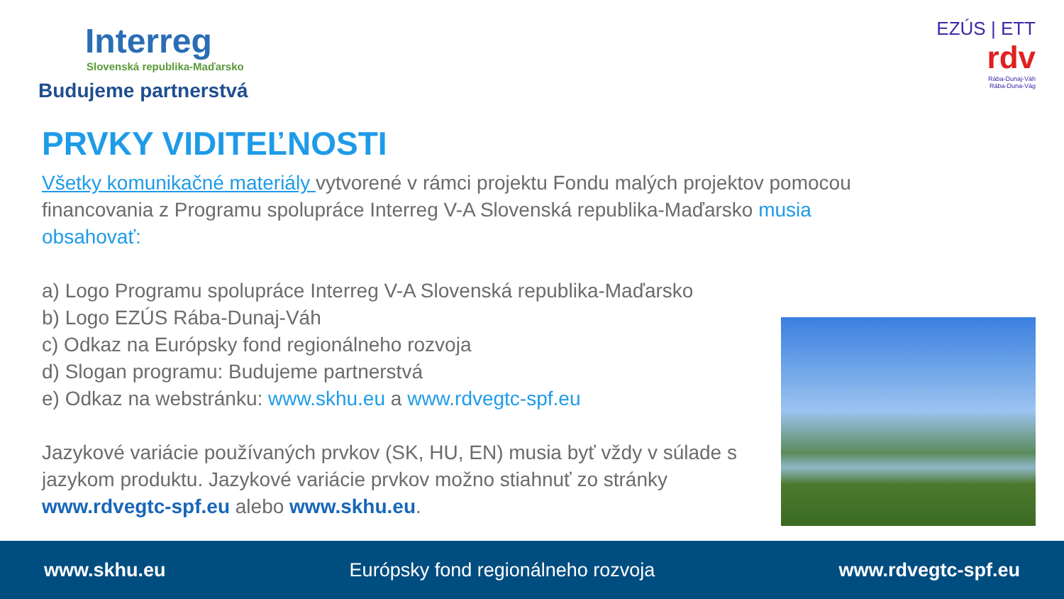Interreg
Slovenská republika-Maďarsko
Budujeme partnerstvá
EZÚS | ETT
rdv
Rába-Dunaj-Váh
Rába-Duna-Vág
PRVKY VIDITEĽNOSTI
Všetky komunikačné materiály vytvorené v rámci projektu Fondu malých projektov pomocou financovania z Programu spolupráce Interreg V-A Slovenská republika-Maďarsko musia obsahovať:
a) Logo Programu spolupráce Interreg V-A Slovenská republika-Maďarsko
b) Logo EZÚS Rába-Dunaj-Váh
c) Odkaz na Európsky fond regionálneho rozvoja
d) Slogan programu: Budujeme partnerstvá
e) Odkaz na webstránku: www.skhu.eu a www.rdvegtc-spf.eu
Jazykové variácie používaných prvkov (SK, HU, EN) musia byť vždy v súlade s jazykom produktu. Jazykové variácie prvkov možno stiahnuť zo stránky www.rdvegtc-spf.eu alebo www.skhu.eu.
www.skhu.eu Európsky fond regionálneho rozvoja www.rdvegtc-spf.eu